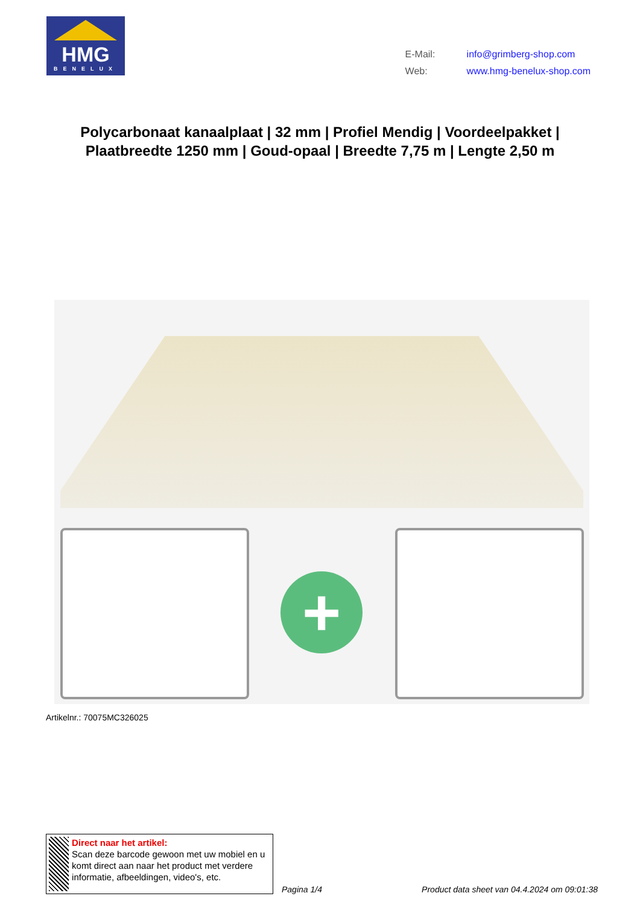HMG
BENELUX
| E-Mail: | info@grimberg-shop.com |
| Web: | www.hmg-benelux-shop.com |
Polycarbonaat kanaalplaat | 32 mm | Profiel Mendig | Voordeelpakket | Plaatbreedte 1250 mm | Goud-opaal | Breedte 7,75 m | Lengte 2,50 m
+
Artikelnr.: 70075MC326025
Direct naar het artikel:
Scan deze barcode gewoon met uw mobiel en u komt direct aan naar het product met verdere informatie, afbeeldingen, video's, etc.
Pagina 1/4
Product data sheet van 04.4.2024 om 09:01:38